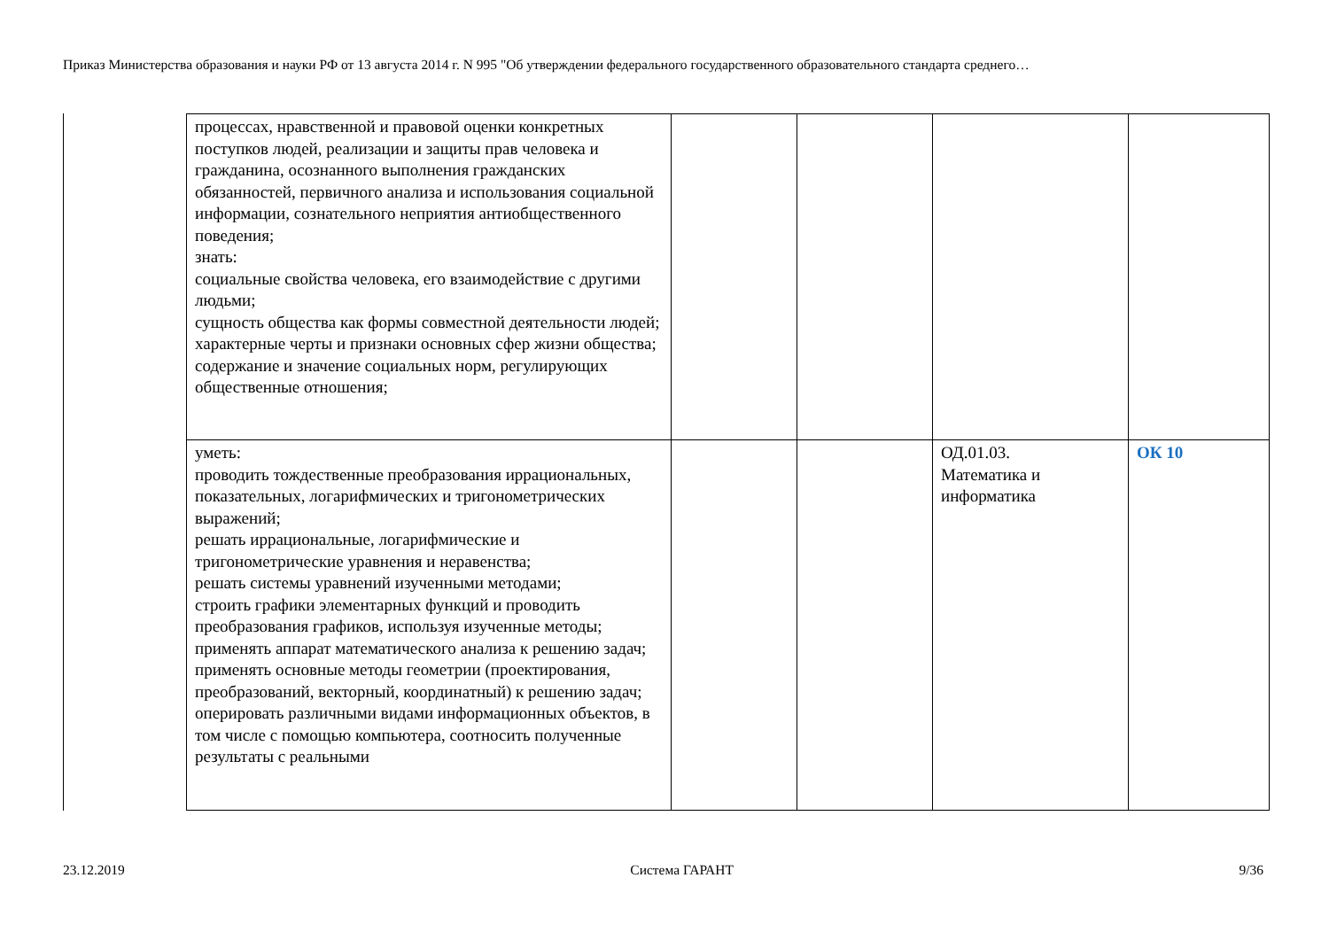Приказ Министерства образования и науки РФ от 13 августа 2014 г. N 995 "Об утверждении федерального государственного образовательного стандарта среднего…
| процессах, нравственной и правовой оценки конкретных поступков людей, реализации и защиты прав человека и гражданина, осознанного выполнения гражданских обязанностей, первичного анализа и использования социальной информации, сознательного неприятия антиобщественного поведения; знать: социальные свойства человека, его взаимодействие с другими людьми; сущность общества как формы совместной деятельности людей; характерные черты и признаки основных сфер жизни общества; содержание и значение социальных норм, регулирующих общественные отношения; | | | | |
| уметь: проводить тождественные преобразования иррациональных, показательных, логарифмических и тригонометрических выражений; решать иррациональные, логарифмические и тригонометрические уравнения и неравенства; решать системы уравнений изученными методами; строить графики элементарных функций и проводить преобразования графиков, используя изученные методы; применять аппарат математического анализа к решению задач; применять основные методы геометрии (проектирования, преобразований, векторный, координатный) к решению задач; оперировать различными видами информационных объектов, в том числе с помощью компьютера, соотносить полученные результаты с реальными | | | ОД.01.03. Математика и информатика | ОК 10 |
23.12.2019 Система ГАРАНТ 9/36